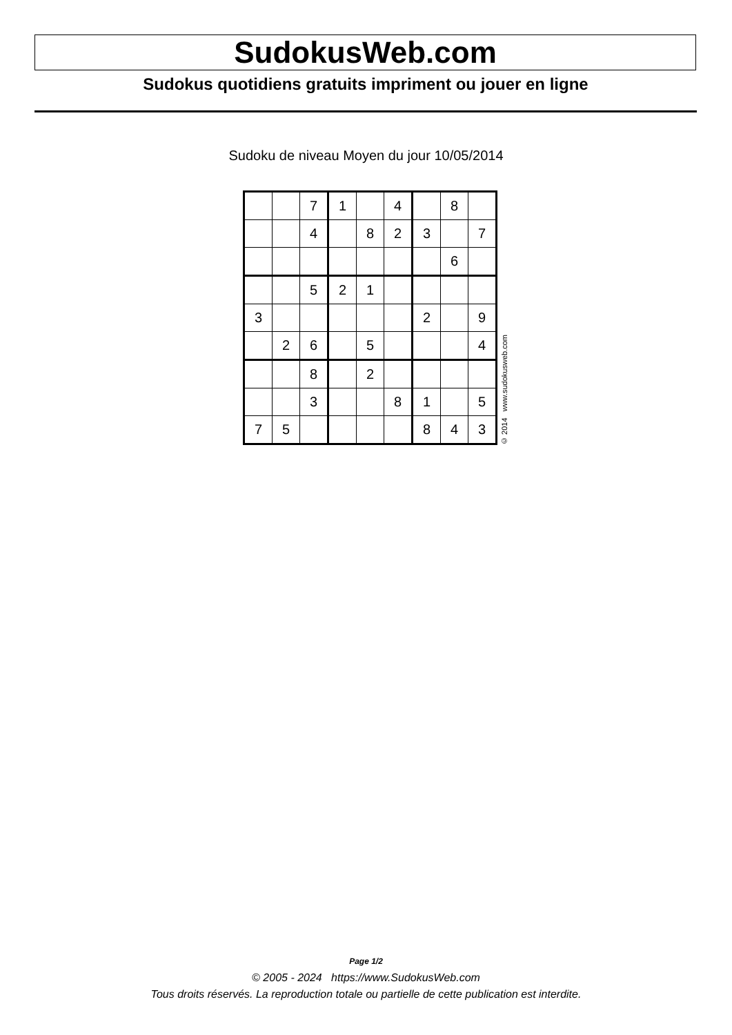SudokusWeb.com
Sudokus quotidiens gratuits impriment ou jouer en ligne
Sudoku de niveau Moyen du jour 10/05/2014
| | | 7 | 1 | | 4 | | 8 | |
| | | 4 | | 8 | 2 | 3 | | 7 |
| | | | | | | | 6 | |
| | | 5 | 2 | 1 | | | | |
| 3 | | | | | | 2 | | 9 |
| | 2 | 6 | | 5 | | | | 4 |
| | | 8 | | 2 | | | | |
| | | 3 | | | 8 | 1 | | 5 |
| 7 | 5 | | | | | 8 | 4 | 3 |
© 2014 www.sudokusweb.com
Page 1/2
© 2005 - 2024 https://www.SudokusWeb.com
Tous droits réservés. La reproduction totale ou partielle de cette publication est interdite.